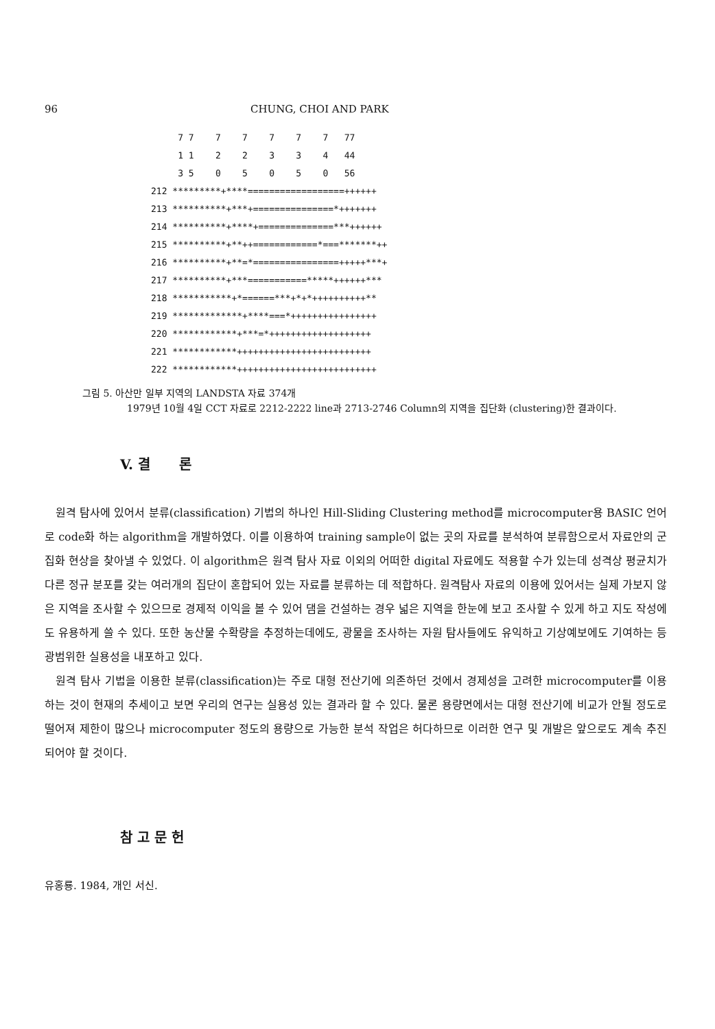96 CHUNG, CHOI AND PARK
7 7 7 7 7 7 7 77 1 1 2 2 3 3 4 44 3 5 0 5 0 5 0 56 212 *********+****==================++++++ 213 **********+***+===============*+++++++ 214 **********+****+==============***++++++ 215 **********+**++============*===*******++ 216 **********+**=*================+++++***+ 217 **********+***===========*****++++++*** 218 ***********+*======***+*+*++++++++++** 219 *************+****===*++++++++++++++++ 220 ************+***=*+++++++++++++++++++ 221 ************+++++++++++++++++++++++++ 222 ************++++++++++++++++++++++++++
그림 5. 아산만 일부 지역의 LANDSTA 자료 374개
1979년 10월 4일 CCT 자료로 2212-2222 line과 2713-2746 Column의 지역을 집단화 (clustering)한 결과이다.
V. 결 론
원격 탐사에 있어서 분류(classification) 기법의 하나인 Hill-Sliding Clustering method를 microcomputer용 BASIC 언어로 code화 하는 algorithm을 개발하였다. 이를 이용하여 training sample이 없는 곳의 자료를 분석하여 분류함으로서 자료안의 군집화 현상을 찾아낼 수 있었다. 이 algorithm은 원격 탐사 자료 이외의 어떠한 digital 자료에도 적용할 수가 있는데 성격상 평균치가 다른 정규 분포를 갖는 여러개의 집단이 혼합되어 있는 자료를 분류하는 데 적합하다. 원격탐사 자료의 이용에 있어서는 실제 가보지 않은 지역을 조사할 수 있으므로 경제적 이익을 볼 수 있어 댐을 건설하는 경우 넓은 지역을 한눈에 보고 조사할 수 있게 하고 지도 작성에도 유용하게 쓸 수 있다. 또한 농산물 수확량을 추정하는데에도, 광물을 조사하는 자원 탐사들에도 유익하고 기상예보에도 기여하는 등 광범위한 실용성을 내포하고 있다.
원격 탐사 기법을 이용한 분류(classification)는 주로 대형 전산기에 의존하던 것에서 경제성을 고려한 microcomputer를 이용하는 것이 현재의 추세이고 보면 우리의 연구는 실용성 있는 결과라 할 수 있다. 물론 용량면에서는 대형 전산기에 비교가 안될 정도로 떨어져 제한이 많으나 microcomputer 정도의 용량으로 가능한 분석 작업은 허다하므로 이러한 연구 및 개발은 앞으로도 계속 추진되어야 할 것이다.
참 고 문 헌
유홍룡. 1984, 개인 서신.